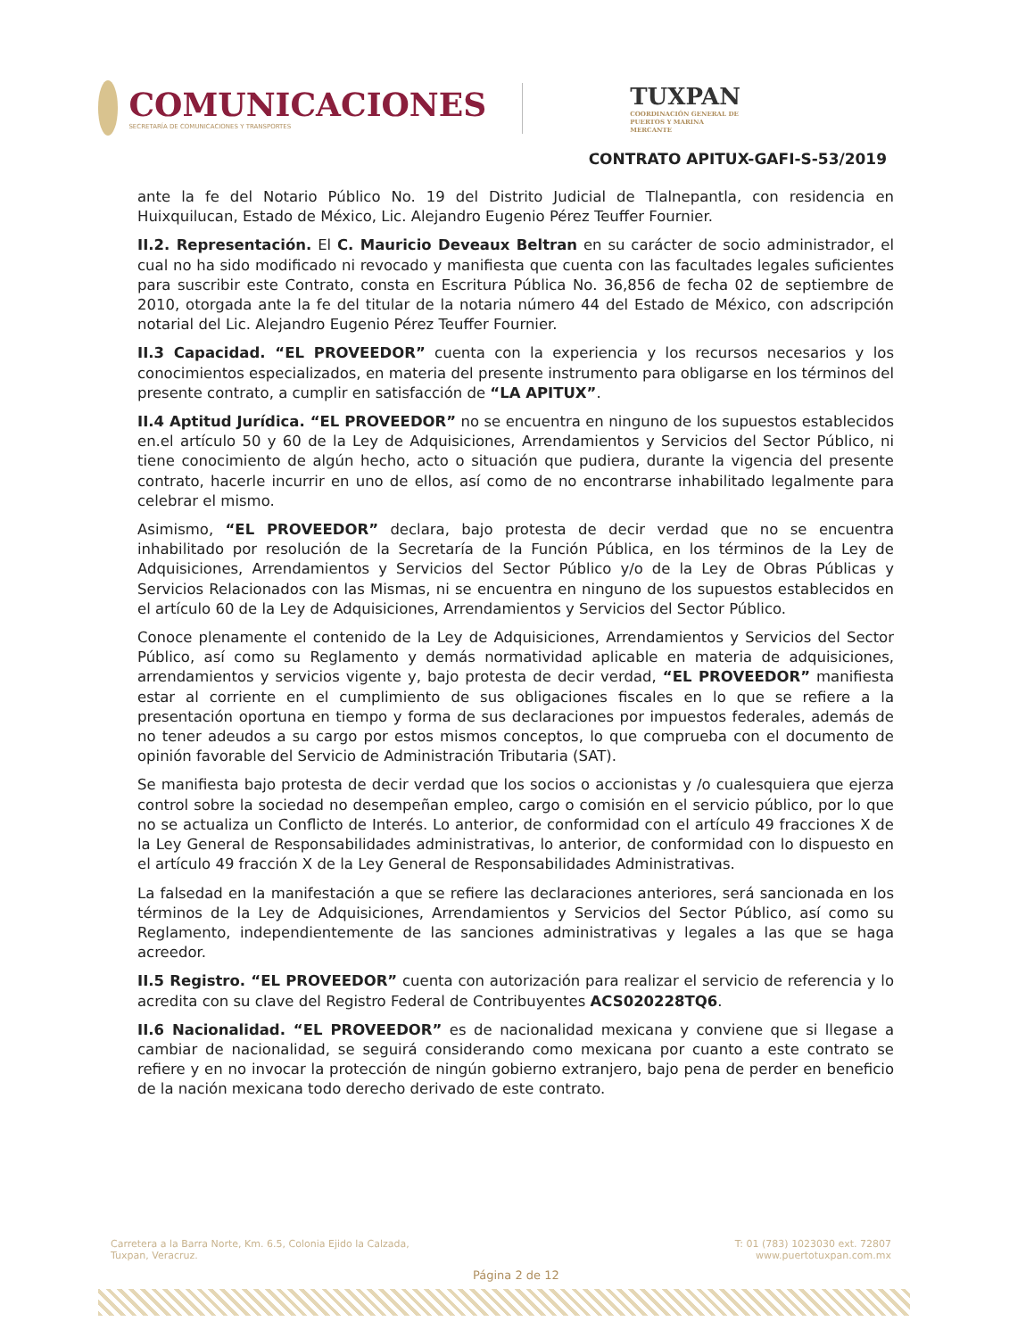COMUNICACIONES
SECRETARÍA DE COMUNICACIONES Y TRANSPORTES
TUXPAN
COORDINACIÓN GENERAL DE PUERTOS Y MARINA MERCANTE
CONTRATO APITUX-GAFI-S-53/2019
ante la fe del Notario Público No. 19 del Distrito Judicial de Tlalnepantla, con residencia en Huixquilucan, Estado de México, Lic. Alejandro Eugenio Pérez Teuffer Fournier.
II.2. Representación. El C. Mauricio Deveaux Beltran en su carácter de socio administrador, el cual no ha sido modificado ni revocado y manifiesta que cuenta con las facultades legales suficientes para suscribir este Contrato, consta en Escritura Pública No. 36,856 de fecha 02 de septiembre de 2010, otorgada ante la fe del titular de la notaria número 44 del Estado de México, con adscripción notarial del Lic. Alejandro Eugenio Pérez Teuffer Fournier.
II.3 Capacidad. “EL PROVEEDOR” cuenta con la experiencia y los recursos necesarios y los conocimientos especializados, en materia del presente instrumento para obligarse en los términos del presente contrato, a cumplir en satisfacción de “LA APITUX”.
II.4 Aptitud Jurídica. “EL PROVEEDOR” no se encuentra en ninguno de los supuestos establecidos en.el artículo 50 y 60 de la Ley de Adquisiciones, Arrendamientos y Servicios del Sector Público, ni tiene conocimiento de algún hecho, acto o situación que pudiera, durante la vigencia del presente contrato, hacerle incurrir en uno de ellos, así como de no encontrarse inhabilitado legalmente para celebrar el mismo.
Asimismo, “EL PROVEEDOR” declara, bajo protesta de decir verdad que no se encuentra inhabilitado por resolución de la Secretaría de la Función Pública, en los términos de la Ley de Adquisiciones, Arrendamientos y Servicios del Sector Público y/o de la Ley de Obras Públicas y Servicios Relacionados con las Mismas, ni se encuentra en ninguno de los supuestos establecidos en el artículo 60 de la Ley de Adquisiciones, Arrendamientos y Servicios del Sector Público.
Conoce plenamente el contenido de la Ley de Adquisiciones, Arrendamientos y Servicios del Sector Público, así como su Reglamento y demás normatividad aplicable en materia de adquisiciones, arrendamientos y servicios vigente y, bajo protesta de decir verdad, “EL PROVEEDOR” manifiesta estar al corriente en el cumplimiento de sus obligaciones fiscales en lo que se refiere a la presentación oportuna en tiempo y forma de sus declaraciones por impuestos federales, además de no tener adeudos a su cargo por estos mismos conceptos, lo que comprueba con el documento de opinión favorable del Servicio de Administración Tributaria (SAT).
Se manifiesta bajo protesta de decir verdad que los socios o accionistas y /o cualesquiera que ejerza control sobre la sociedad no desempeñan empleo, cargo o comisión en el servicio público, por lo que no se actualiza un Conflicto de Interés. Lo anterior, de conformidad con el artículo 49 fracciones X de la Ley General de Responsabilidades administrativas, lo anterior, de conformidad con lo dispuesto en el artículo 49 fracción X de la Ley General de Responsabilidades Administrativas.
La falsedad en la manifestación a que se refiere las declaraciones anteriores, será sancionada en los términos de la Ley de Adquisiciones, Arrendamientos y Servicios del Sector Público, así como su Reglamento, independientemente de las sanciones administrativas y legales a las que se haga acreedor.
II.5 Registro. “EL PROVEEDOR” cuenta con autorización para realizar el servicio de referencia y lo acredita con su clave del Registro Federal de Contribuyentes ACS020228TQ6.
II.6 Nacionalidad. “EL PROVEEDOR” es de nacionalidad mexicana y conviene que si llegase a cambiar de nacionalidad, se seguirá considerando como mexicana por cuanto a este contrato se refiere y en no invocar la protección de ningún gobierno extranjero, bajo pena de perder en beneficio de la nación mexicana todo derecho derivado de este contrato.
Carretera a la Barra Norte, Km. 6.5, Colonia Ejido la Calzada,
Tuxpan, Veracruz.
T: 01 (783) 1023030 ext. 72807
www.puertotuxpan.com.mx
Página 2 de 12